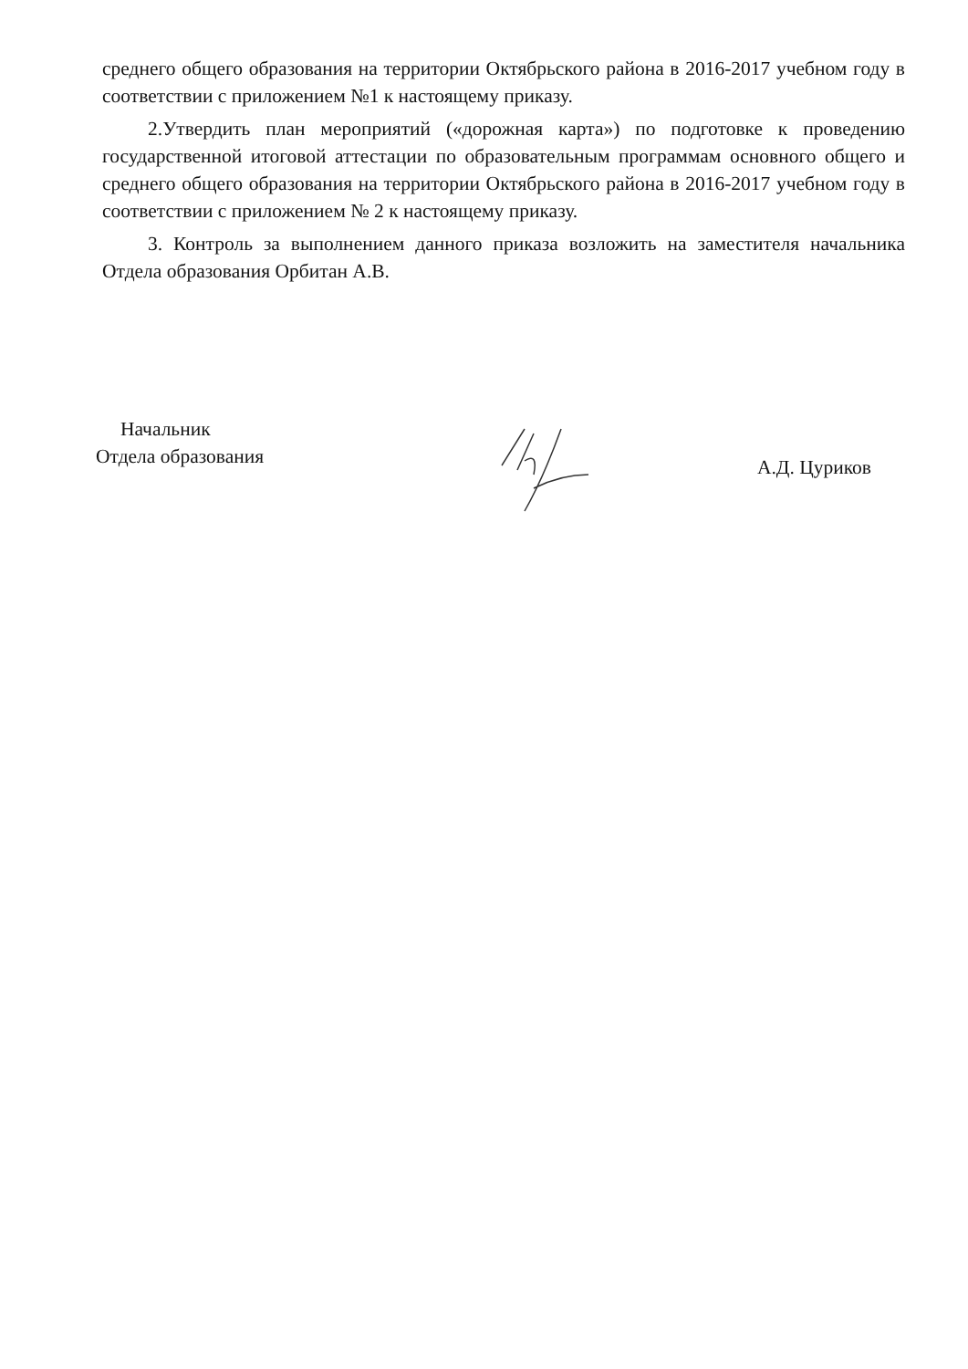среднего общего образования на территории Октябрьского района в 2016-2017 учебном году в соответствии с приложением №1 к настоящему приказу.
2.Утвердить план мероприятий («дорожная карта») по подготовке к проведению государственной итоговой аттестации по образовательным программам основного общего и среднего общего образования на территории Октябрьского района в 2016-2017 учебном году в соответствии с приложением № 2 к настоящему приказу.
3. Контроль за выполнением данного приказа возложить на заместителя начальника Отдела образования Орбитан А.В.
Начальник
Отдела образования
А.Д. Цуриков